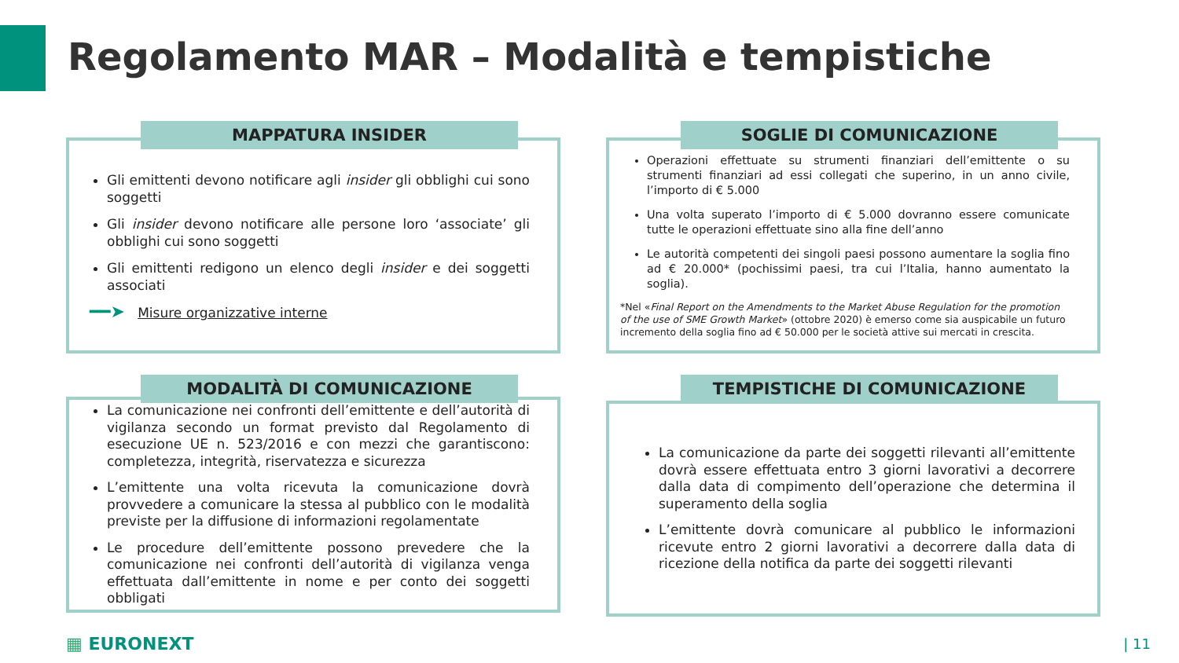Regolamento MAR – Modalità e tempistiche
MAPPATURA INSIDER
Gli emittenti devono notificare agli insider gli obblighi cui sono soggetti
Gli insider devono notificare alle persone loro ‘associate’ gli obblighi cui sono soggetti
Gli emittenti redigono un elenco degli insider e dei soggetti associati
━━➤ Misure organizzative interne
SOGLIE DI COMUNICAZIONE
Operazioni effettuate su strumenti finanziari dell’emittente o su strumenti finanziari ad essi collegati che superino, in un anno civile, l’importo di € 5.000
Una volta superato l’importo di € 5.000 dovranno essere comunicate tutte le operazioni effettuate sino alla fine dell’anno
Le autorità competenti dei singoli paesi possono aumentare la soglia fino ad € 20.000* (pochissimi paesi, tra cui l’Italia, hanno aumentato la soglia).
*Nel «Final Report on the Amendments to the Market Abuse Regulation for the promotion of the use of SME Growth Market» (ottobre 2020) è emerso come sia auspicabile un futuro incremento della soglia fino ad € 50.000 per le società attive sui mercati in crescita.
MODALITÀ DI COMUNICAZIONE
La comunicazione nei confronti dell’emittente e dell’autorità di vigilanza secondo un format previsto dal Regolamento di esecuzione UE n. 523/2016 e con mezzi che garantiscono: completezza, integrità, riservatezza e sicurezza
L’emittente una volta ricevuta la comunicazione dovrà provvedere a comunicare la stessa al pubblico con le modalità previste per la diffusione di informazioni regolamentate
Le procedure dell’emittente possono prevedere che la comunicazione nei confronti dell’autorità di vigilanza venga effettuata dall’emittente in nome e per conto dei soggetti obbligati
TEMPISTICHE DI COMUNICAZIONE
La comunicazione da parte dei soggetti rilevanti all’emittente dovrà essere effettuata entro 3 giorni lavorativi a decorrere dalla data di compimento dell’operazione che determina il superamento della soglia
L’emittente dovrà comunicare al pubblico le informazioni ricevute entro 2 giorni lavorativi a decorrere dalla data di ricezione della notifica da parte dei soggetti rilevanti
▦ EURONEXT | 11